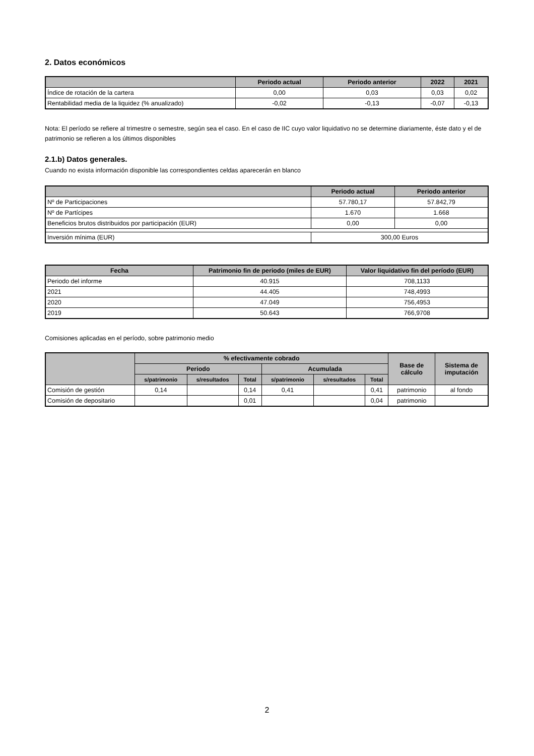2. Datos económicos
| | Periodo actual | Periodo anterior | 2022 | 2021 |
| --- | --- | --- | --- | --- |
| Índice de rotación de la cartera | 0,00 | 0,03 | 0,03 | 0,02 |
| Rentabilidad media de la liquidez (% anualizado) | -0,02 | -0,13 | -0,07 | -0,13 |
Nota: El período se refiere al trimestre o semestre, según sea el caso. En el caso de IIC cuyo valor liquidativo no se determine diariamente, éste dato y el de patrimonio se refieren a los últimos disponibles
2.1.b) Datos generales.
Cuando no exista información disponible las correspondientes celdas aparecerán en blanco
| | Periodo actual | Periodo anterior |
| --- | --- | --- |
| Nº de Participaciones | 57.780,17 | 57.842,79 |
| Nº de Partícipes | 1.670 | 1.668 |
| Beneficios brutos distribuidos por participación (EUR) | 0,00 | 0,00 |
| Inversión mínima (EUR) | 300,00 Euros | |
| Fecha | Patrimonio fin de periodo (miles de EUR) | Valor liquidativo fin del período (EUR) |
| --- | --- | --- |
| Periodo del informe | 40.915 | 708,1133 |
| 2021 | 44.405 | 748,4993 |
| 2020 | 47.049 | 756,4953 |
| 2019 | 50.643 | 766,9708 |
Comisiones aplicadas en el período, sobre patrimonio medio
| | % efectivamente cobrado | | | | | | Base de cálculo | Sistema de imputación |
| --- | --- | --- | --- | --- | --- | --- | --- | --- |
| | Periodo | | | Acumulada | | | | |
| | s/patrimonio | s/resultados | Total | s/patrimonio | s/resultados | Total | | |
| Comisión de gestión | 0,14 | | 0,14 | 0,41 | | 0,41 | patrimonio | al fondo |
| Comisión de depositario | | | 0,01 | | | 0,04 | patrimonio | |
2